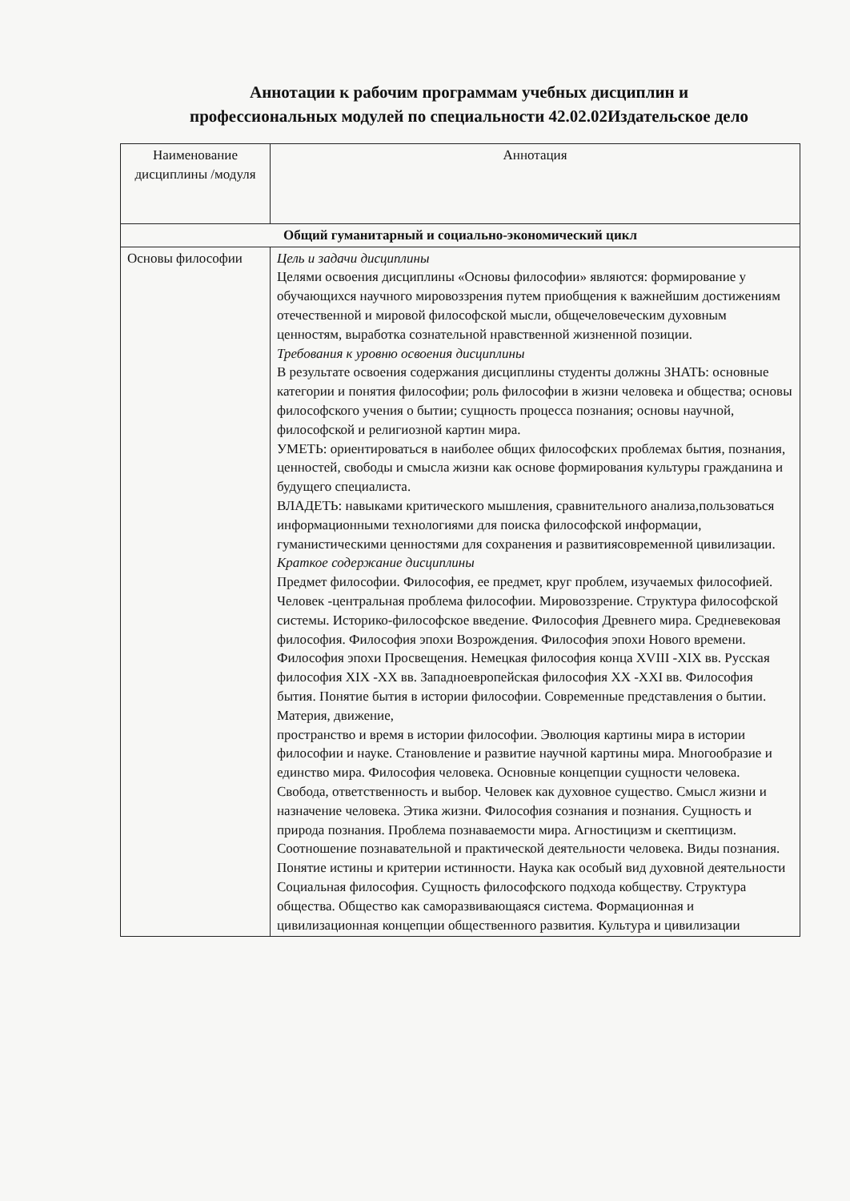Аннотации к рабочим программам учебных дисциплин и
профессиональных модулей по специальности 42.02.02Издательское дело
| Наименование дисциплины /модуля | Аннотация |
| --- | --- |
| Общий гуманитарный и социально-экономический цикл | |
| Основы философии | Цель и задачи дисциплины Целями освоения дисциплины «Основы философии» являются: формирование у обучающихся научного мировоззрения путем приобщения к важнейшим достижениям отечественной и мировой философской мысли, общечеловеческим духовным ценностям, выработка сознательной нравственной жизненной позиции. Требования к уровню освоения дисциплины В результате освоения содержания дисциплины студенты должны ЗНАТЬ: основные категории и понятия философии; роль философии в жизни человека и общества; основы философского учения о бытии; сущность процесса познания; основы научной, философской и религиозной картин мира. УМЕТЬ: ориентироваться в наиболее общих философских проблемах бытия, познания, ценностей, свободы и смысла жизни как основе формирования культуры гражданина и будущего специалиста. ВЛАДЕТЬ: навыками критического мышления, сравнительного анализа,пользоваться информационными технологиями для поиска философской информации, гуманистическими ценностями для сохранения и развитиясовременной цивилизации. Краткое содержание дисциплины Предмет философии. Философия, ее предмет, круг проблем, изучаемых философией. Человек -центральная проблема философии. Мировоззрение. Структура философской системы. Историко-философское введение. Философия Древнего мира. Средневековая философия. Философия эпохи Возрождения. Философия эпохи Нового времени. Философия эпохи Просвещения. Немецкая философия конца XVIII -XIX вв. Русская философия XIX -XX вв. Западноевропейская философия XX -XXI вв. Философия бытия. Понятие бытия в истории философии. Современные представления о бытии. Материя, движение, пространство и время в истории философии. Эволюция картины мира в истории философии и науке. Становление и развитие научной картины мира. Многообразие и единство мира. Философия человека. Основные концепции сущности человека. Свобода, ответственность и выбор. Человек как духовное существо. Смысл жизни и назначение человека. Этика жизни. Философия сознания и познания. Сущность и природа познания. Проблема познаваемости мира. Агностицизм и скептицизм. Соотношение познавательной и практической деятельности человека. Виды познания. Понятие истины и критерии истинности. Наука как особый вид духовной деятельности Социальная философия. Сущность философского подхода кобществу. Структура общества. Общество как саморазвивающаяся система. Формационная и цивилизационная концепции общественного развития. Культура и цивилизации |